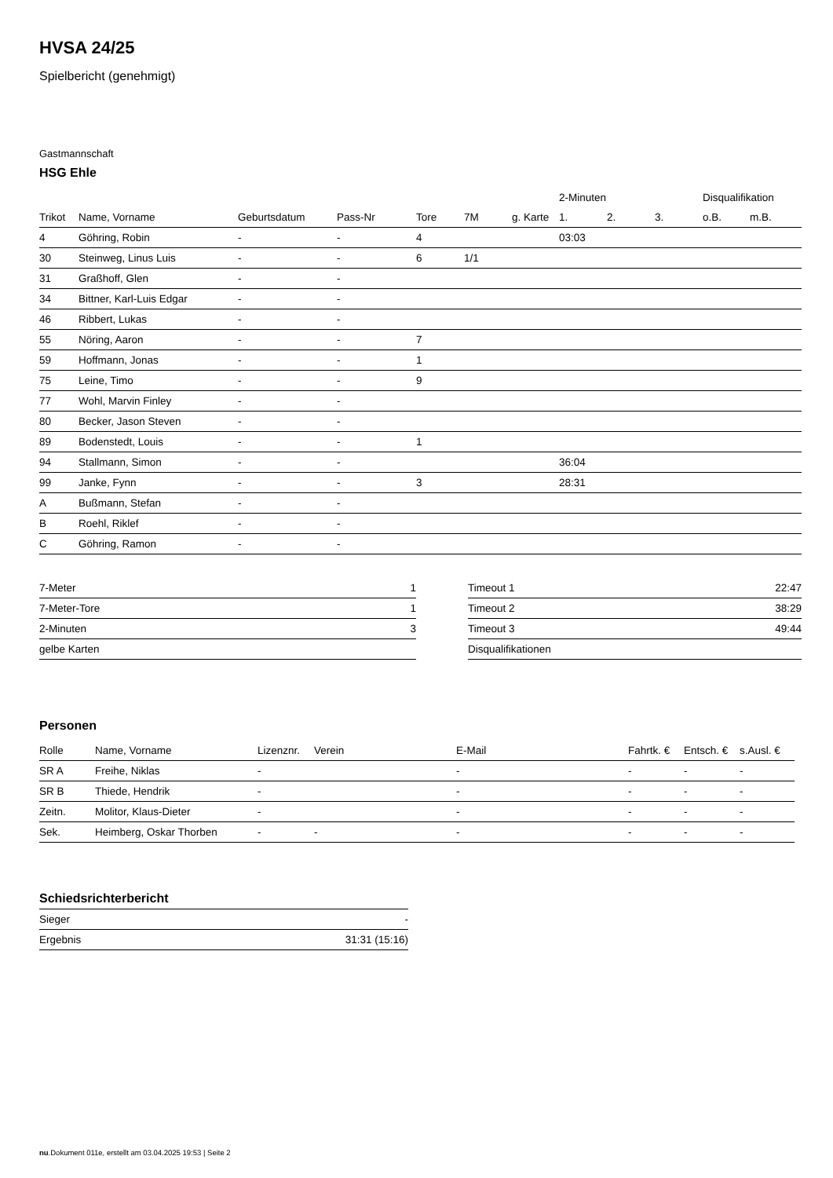HVSA 24/25
Spielbericht (genehmigt)
Gastmannschaft
HSG Ehle
| | | | | | | | 2-Minuten | | | Disqualifikation | |
| --- | --- | --- | --- | --- | --- | --- | --- | --- | --- | --- | --- |
| Trikot | Name, Vorname | Geburtsdatum | Pass-Nr | Tore | 7M | g. Karte | 1. | 2. | 3. | o.B. | m.B. |
| 4 | Göhring, Robin | - | - | 4 | | | 03:03 | | | | |
| 30 | Steinweg, Linus Luis | - | - | 6 | 1/1 | | | | | | |
| 31 | Graßhoff, Glen | - | - | | | | | | | | |
| 34 | Bittner, Karl-Luis Edgar | - | - | | | | | | | | |
| 46 | Ribbert, Lukas | - | - | | | | | | | | |
| 55 | Nöring, Aaron | - | - | 7 | | | | | | | |
| 59 | Hoffmann, Jonas | - | - | 1 | | | | | | | |
| 75 | Leine, Timo | - | - | 9 | | | | | | | |
| 77 | Wohl, Marvin Finley | - | - | | | | | | | | |
| 80 | Becker, Jason Steven | - | - | | | | | | | | |
| 89 | Bodenstedt, Louis | - | - | 1 | | | | | | | |
| 94 | Stallmann, Simon | - | - | | | | 36:04 | | | | |
| 99 | Janke, Fynn | - | - | 3 | | | 28:31 | | | | |
| A | Bußmann, Stefan | - | - | | | | | | | | |
| B | Roehl, Riklef | - | - | | | | | | | | |
| C | Göhring, Ramon | - | - | | | | | | | | |
| 7-Meter | 1 |
| 7-Meter-Tore | 1 |
| 2-Minuten | 3 |
| gelbe Karten | |
| Timeout 1 | 22:47 |
| Timeout 2 | 38:29 |
| Timeout 3 | 49:44 |
| Disqualifikationen | |
Personen
| Rolle | Name, Vorname | Lizenznr. | Verein | E-Mail | Fahrtk. € | Entsch. € | s.Ausl. € |
| --- | --- | --- | --- | --- | --- | --- | --- |
| SR A | Freihe, Niklas | - | | - | - | - | - |
| SR B | Thiede, Hendrik | - | | - | - | - | - |
| Zeitn. | Molitor, Klaus-Dieter | - | | - | - | - | - |
| Sek. | Heimberg, Oskar Thorben | - | - | - | - | - | - |
Schiedsrichterbericht
| Sieger | - |
| Ergebnis | 31:31 (15:16) |
nu.Dokument 011e, erstellt am 03.04.2025 19:53 | Seite 2